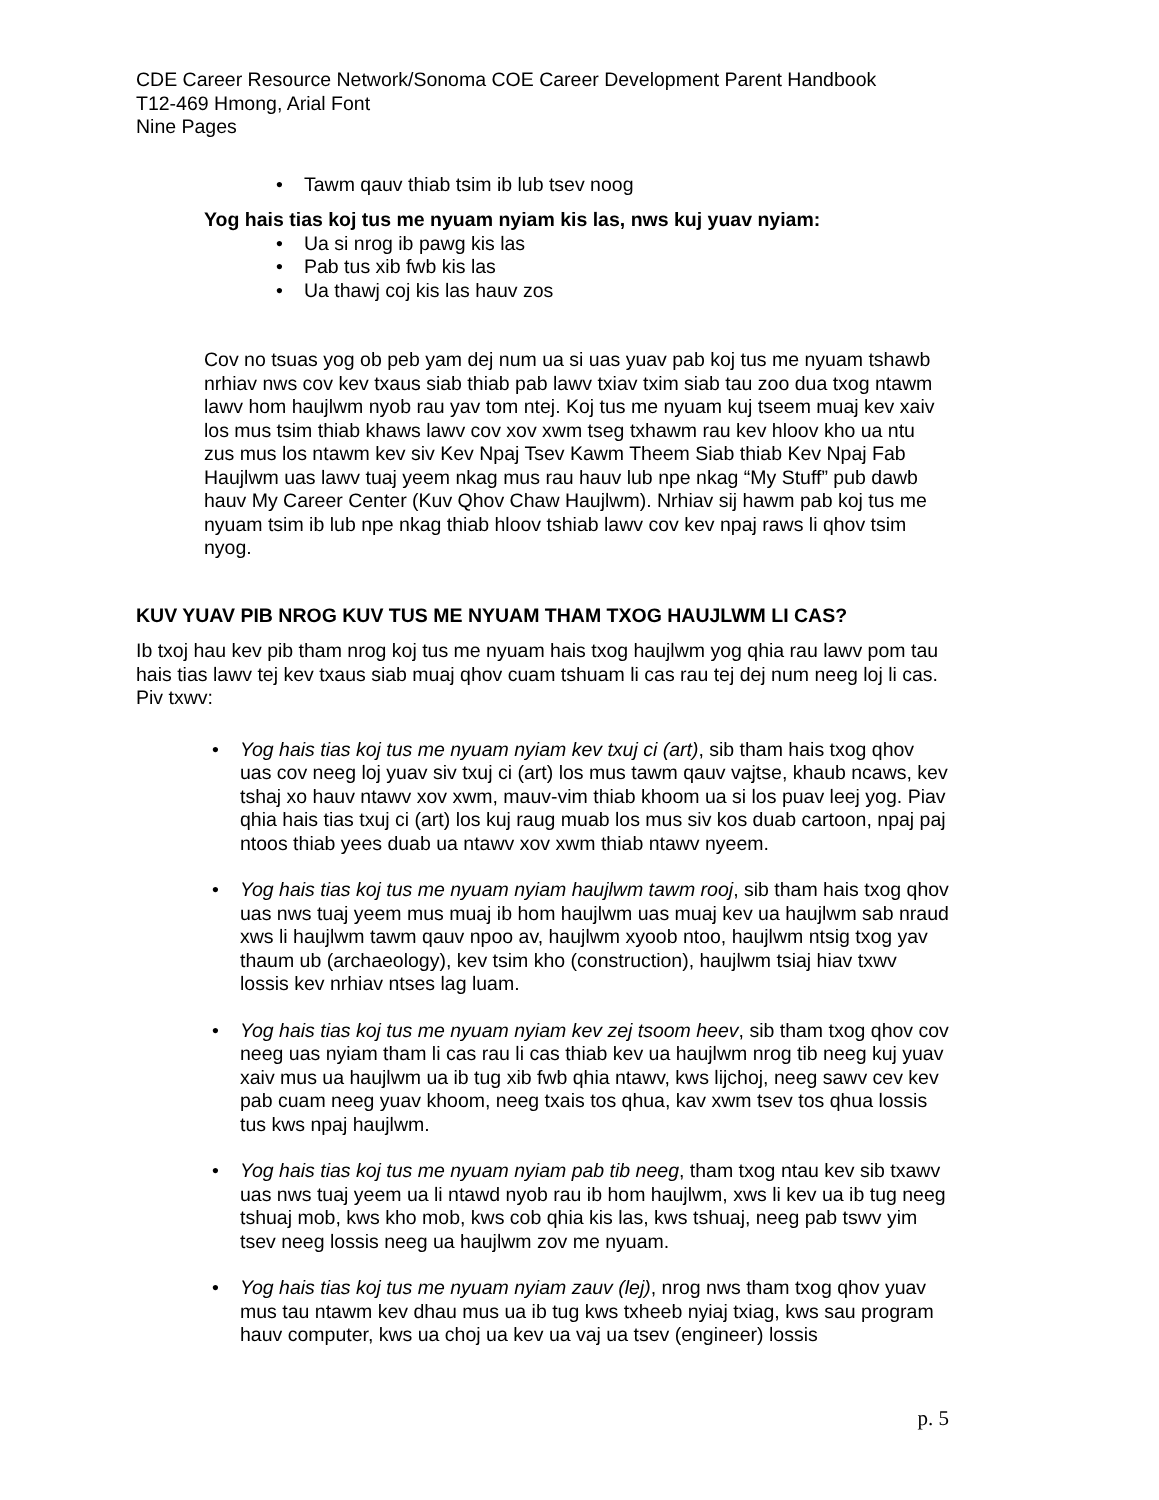CDE Career Resource Network/Sonoma COE Career Development Parent Handbook
T12-469 Hmong, Arial Font
Nine Pages
• Tawm qauv thiab tsim ib lub tsev noog
Yog hais tias koj tus me nyuam nyiam kis las, nws kuj yuav nyiam:
• Ua si nrog ib pawg kis las
• Pab tus xib fwb kis las
• Ua thawj coj kis las hauv zos
Cov no tsuas yog ob peb yam dej num ua si uas yuav pab koj tus me nyuam tshawb nrhiav nws cov kev txaus siab thiab pab lawv txiav txim siab tau zoo dua txog ntawm lawv hom haujlwm nyob rau yav tom ntej. Koj tus me nyuam kuj tseem muaj kev xaiv los mus tsim thiab khaws lawv cov xov xwm tseg txhawm rau kev hloov kho ua ntu zus mus los ntawm kev siv Kev Npaj Tsev Kawm Theem Siab thiab Kev Npaj Fab Haujlwm uas lawv tuaj yeem nkag mus rau hauv lub npe nkag “My Stuff” pub dawb hauv My Career Center (Kuv Qhov Chaw Haujlwm). Nrhiav sij hawm pab koj tus me nyuam tsim ib lub npe nkag thiab hloov tshiab lawv cov kev npaj raws li qhov tsim nyog.
KUV YUAV PIB NROG KUV TUS ME NYUAM THAM TXOG HAUJLWM LI CAS?
Ib txoj hau kev pib tham nrog koj tus me nyuam hais txog haujlwm yog qhia rau lawv pom tau hais tias lawv tej kev txaus siab muaj qhov cuam tshuam li cas rau tej dej num neeg loj li cas. Piv txwv:
• Yog hais tias koj tus me nyuam nyiam kev txuj ci (art), sib tham hais txog qhov uas cov neeg loj yuav siv txuj ci (art) los mus tawm qauv vajtse, khaub ncaws, kev tshaj xo hauv ntawv xov xwm, mauv-vim thiab khoom ua si los puav leej yog. Piav qhia hais tias txuj ci (art) los kuj raug muab los mus siv kos duab cartoon, npaj paj ntoos thiab yees duab ua ntawv xov xwm thiab ntawv nyeem.
• Yog hais tias koj tus me nyuam nyiam haujlwm tawm rooj, sib tham hais txog qhov uas nws tuaj yeem mus muaj ib hom haujlwm uas muaj kev ua haujlwm sab nraud xws li haujlwm tawm qauv npoo av, haujlwm xyoob ntoo, haujlwm ntsig txog yav thaum ub (archaeology), kev tsim kho (construction), haujlwm tsiaj hiav txwv lossis kev nrhiav ntses lag luam.
• Yog hais tias koj tus me nyuam nyiam kev zej tsoom heev, sib tham txog qhov cov neeg uas nyiam tham li cas rau li cas thiab kev ua haujlwm nrog tib neeg kuj yuav xaiv mus ua haujlwm ua ib tug xib fwb qhia ntawv, kws lijchoj, neeg sawv cev kev pab cuam neeg yuav khoom, neeg txais tos qhua, kav xwm tsev tos qhua lossis tus kws npaj haujlwm.
• Yog hais tias koj tus me nyuam nyiam pab tib neeg, tham txog ntau kev sib txawv uas nws tuaj yeem ua li ntawd nyob rau ib hom haujlwm, xws li kev ua ib tug neeg tshuaj mob, kws kho mob, kws cob qhia kis las, kws tshuaj, neeg pab tswv yim tsev neeg lossis neeg ua haujlwm zov me nyuam.
• Yog hais tias koj tus me nyuam nyiam zauv (lej), nrog nws tham txog qhov yuav mus tau ntawm kev dhau mus ua ib tug kws txheeb nyiaj txiag, kws sau program hauv computer, kws ua choj ua kev ua vaj ua tsev (engineer) lossis
p. 5